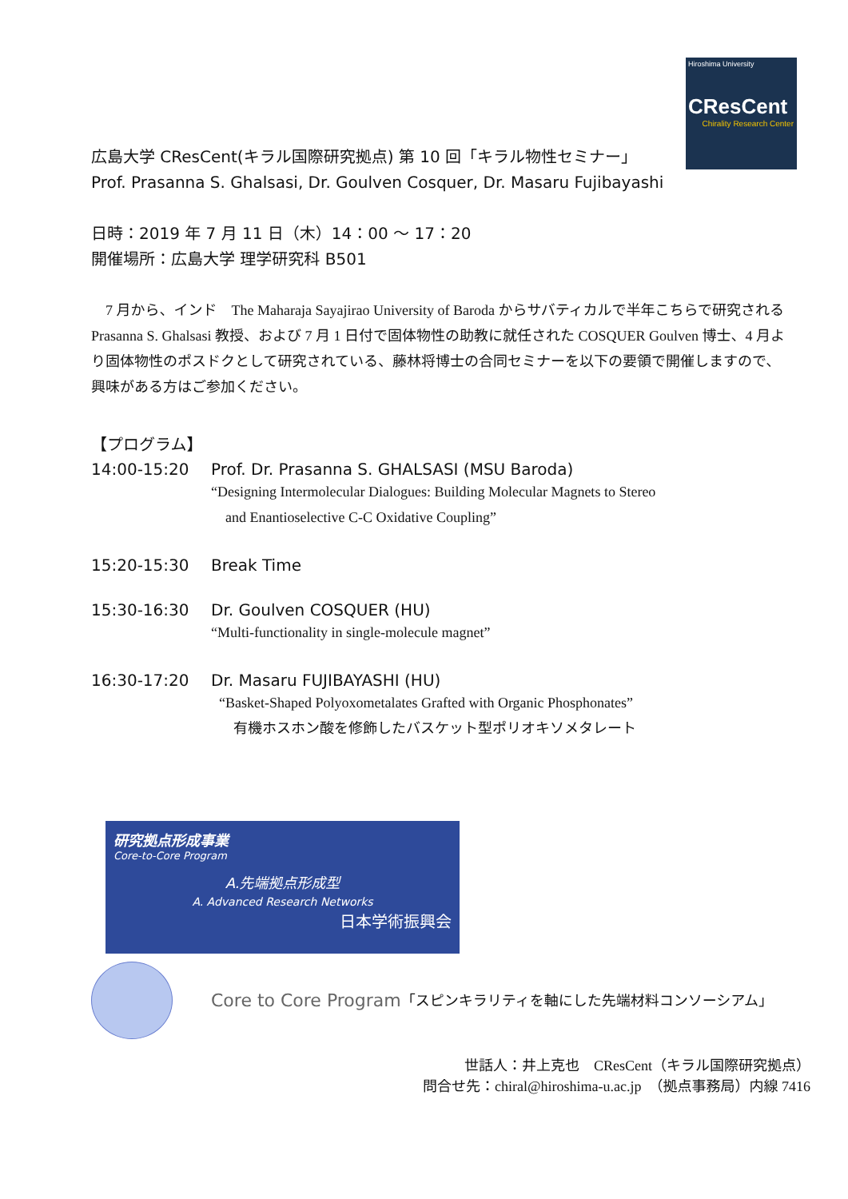Hiroshima University
CResCent
Chirality Research Center
広島大学 CResCent(キラル国際研究拠点) 第 10 回「キラル物性セミナー」
Prof. Prasanna S. Ghalsasi, Dr. Goulven Cosquer, Dr. Masaru Fujibayashi
日時：2019 年 7 月 11 日（木）14：00 ～ 17：20
開催場所：広島大学 理学研究科 B501
　7 月から、インド　The Maharaja Sayajirao University of Baroda からサバティカルで半年こちらで研究される Prasanna S. Ghalsasi 教授、および 7 月 1 日付で固体物性の助教に就任された COSQUER Goulven 博士、4 月より固体物性のポスドクとして研究されている、藤林将博士の合同セミナーを以下の要領で開催しますので、興味がある方はご参加ください。
【プログラム】
14:00-15:20 Prof. Dr. Prasanna S. GHALSASI (MSU Baroda)
“Designing Intermolecular Dialogues: Building Molecular Magnets to Stereo
　and Enantioselective C-C Oxidative Coupling”
15:20-15:30 Break Time
15:30-16:30 Dr. Goulven COSQUER (HU)
“Multi-functionality in single-molecule magnet”
16:30-17:20 Dr. Masaru FUJIBAYASHI (HU)
“Basket-Shaped Polyoxometalates Grafted with Organic Phosphonates”
　有機ホスホン酸を修飾したバスケット型ポリオキソメタレート
研究拠点形成事業
Core-to-Core Program
A.先端拠点形成型
A. Advanced Research Networks
日本学術振興会
Core to Core Program 「スピンキラリティを軸にした先端材料コンソーシアム」
世話人：井上克也　CResCent（キラル国際研究拠点）
問合せ先：chiral@hiroshima-u.ac.jp　（拠点事務局）内線 7416